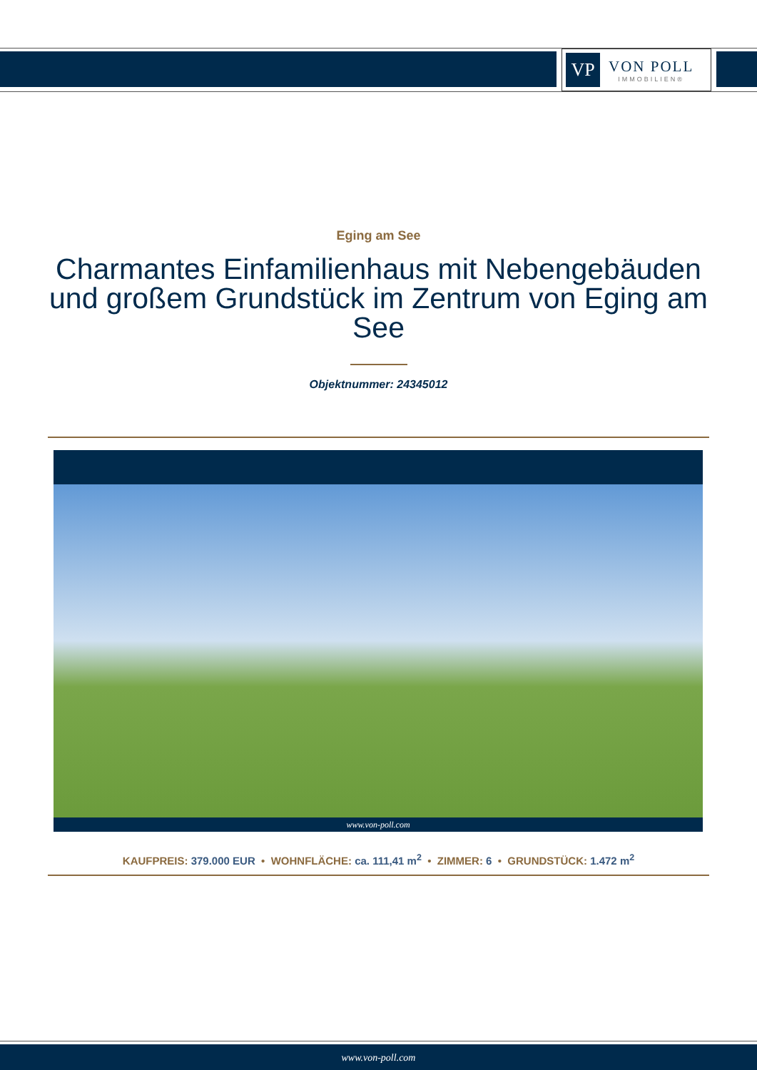VP
VON POLL
IMMOBILIEN®
Eging am See
Charmantes Einfamilienhaus mit Nebengebäuden und großem Grundstück im Zentrum von Eging am See
Objektnummer: 24345012
www.von-poll.com
KAUFPREIS: 379.000 EUR • WOHNFLÄCHE: ca. 111,41 m<sup>2</sup> • ZIMMER: 6 • GRUNDSTÜCK: 1.472 m<sup>2</sup>
www.von-poll.com